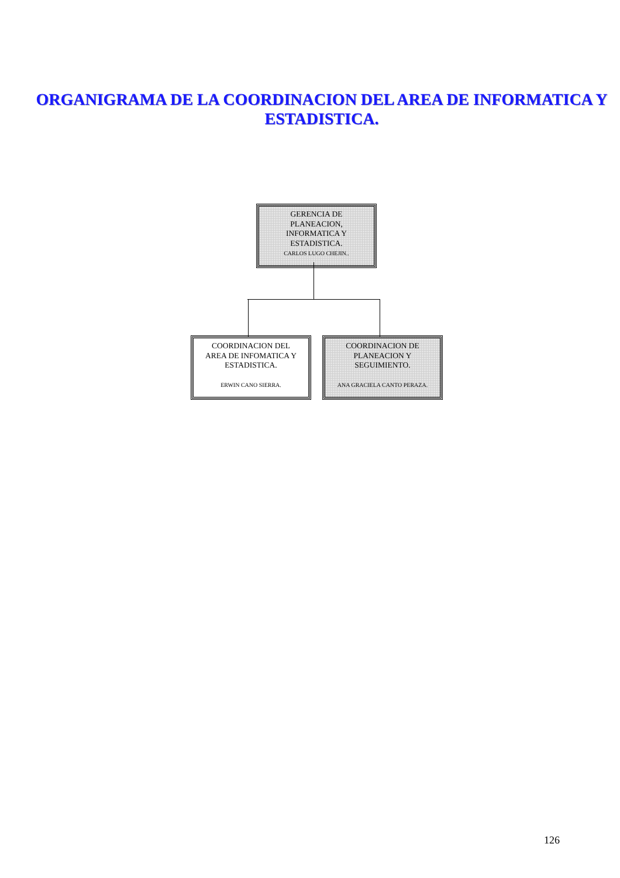ORGANIGRAMA DE LA COORDINACION DEL AREA DE INFORMATICA Y ESTADISTICA.
GERENCIA DE
PLANEACION,
INFORMATICA Y
ESTADISTICA.
CARLOS LUGO CHEJIN..
COORDINACION DEL
AREA DE INFOMATICA Y
ESTADISTICA.
ERWIN CANO SIERRA.
COORDINACION DE
PLANEACION Y
SEGUIMIENTO.
ANA GRACIELA CANTO PERAZA.
126